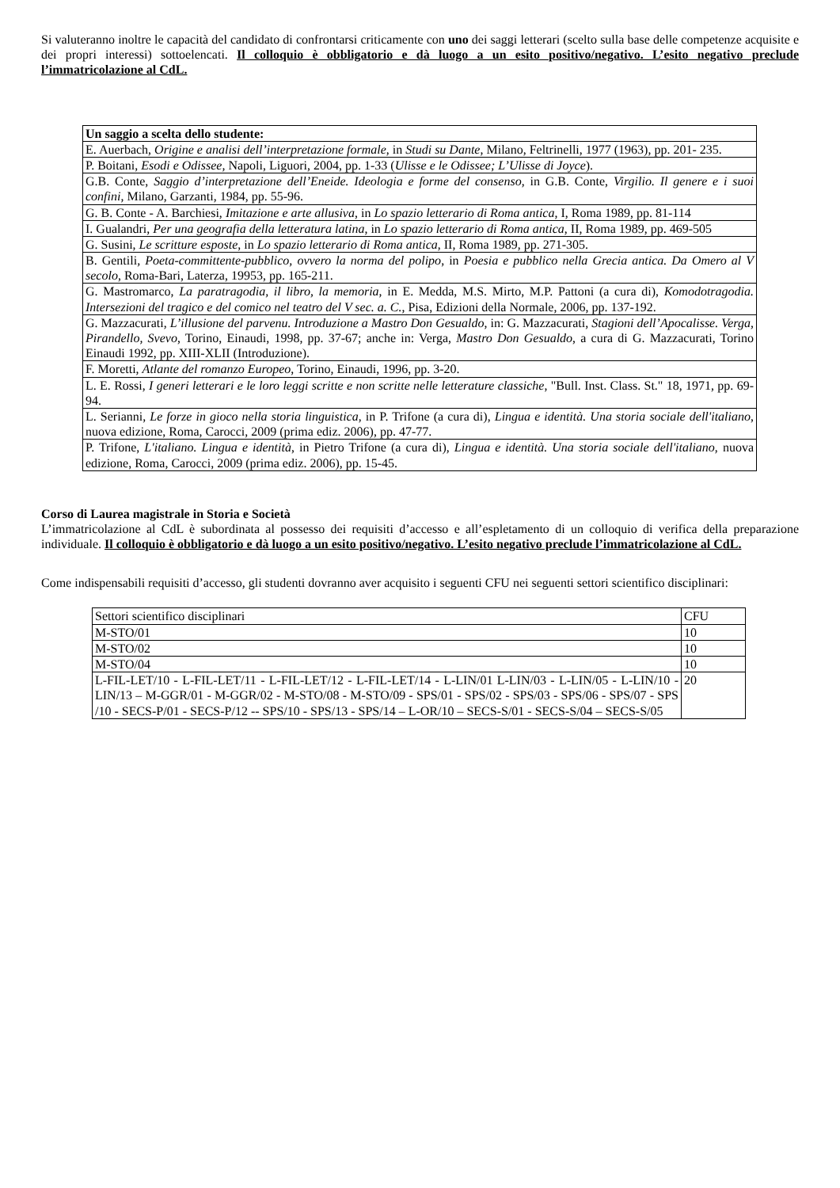Si valuteranno inoltre le capacità del candidato di confrontarsi criticamente con uno dei saggi letterari (scelto sulla base delle competenze acquisite e dei propri interessi) sottoelencati. Il colloquio è obbligatorio e dà luogo a un esito positivo/negativo. L’esito negativo preclude l’immatricolazione al CdL.
| Un saggio a scelta dello studente: |
| E. Auerbach, Origine e analisi dell’interpretazione formale , in Studi su Dante , Milano, Feltrinelli, 1977 (1963), pp. 201- 235. |
| P. Boitani, Esodi e Odissee, Napoli, Liguori, 2004, pp. 1-33 ( Ulisse e le Odissee; L’Ulisse di Joyce ). |
| G.B. Conte, Saggio d’interpretazione dell’Eneide. Ideologia e forme del consenso , in G.B. Conte, Virgilio. Il genere e i suoi confini , Milano, Garzanti, 1984, pp. 55-96. |
| G. B. Conte - A. Barchiesi, Imitazione e arte allusiva , in Lo spazio letterario di Roma antica , I, Roma 1989, pp. 81-114 |
| I. Gualandri, Per una geografia della letteratura latina , in Lo spazio letterario di Roma antica , II, Roma 1989, pp. 469-505 |
| G. Susini, Le scritture esposte , in Lo spazio letterario di Roma antica , II, Roma 1989, pp. 271-305. |
| B. Gentili , Poeta-committente-pubblico, ovvero la norma del polipo , in Poesia e pubblico nella Grecia antica. Da Omero al V secolo , Roma-Bari, Laterza, 19953, pp. 165-211. |
| G. Mastromarco, La paratragodia, il libro, la memoria , in E. Medda, M.S. Mirto, M.P. Pattoni (a cura di), Komodotragodia. Intersezioni del tragico e del comico nel teatro del V sec. a. C. , Pisa, Edizioni della Normale, 2006, pp. 137-192. |
| G. Mazzacurati, L’illusione del parvenu. Introduzione a Mastro Don Gesualdo , in: G. Mazzacurati, Stagioni dell’Apocalisse. Verga, Pirandello, Svevo , Torino, Einaudi, 1998, pp. 37-67; anche in: Verga, Mastro Don Gesualdo , a cura di G. Mazzacurati, Torino Einaudi 1992, pp. XIII-XLII (Introduzione). |
| F. Moretti, Atlante del romanzo Europeo , Torino, Einaudi, 1996, pp. 3-20. |
| L. E. Rossi, I generi letterari e le loro leggi scritte e non scritte nelle letterature classiche , "Bull. Inst. Class. St." 18, 1971, pp. 69-94. |
| L. Serianni, Le forze in gioco nella storia linguistica , in P. Trifone (a cura di), Lingua e identità. Una storia sociale dell'italiano , nuova edizione, Roma, Carocci, 2009 (prima ediz. 2006), pp. 47-77. |
| P. Trifone, L'italiano. Lingua e identità , in Pietro Trifone (a cura di), Lingua e identità. Una storia sociale dell'italiano , nuova edizione, Roma, Carocci, 2009 (prima ediz. 2006), pp. 15-45. |
Corso di Laurea magistrale in Storia e Società
L’immatricolazione al CdL è subordinata al possesso dei requisiti d’accesso e all’espletamento di un colloquio di verifica della preparazione individuale. Il colloquio è obbligatorio e dà luogo a un esito positivo/negativo. L’esito negativo preclude l’immatricolazione al CdL.
Come indispensabili requisiti d’accesso, gli studenti dovranno aver acquisito i seguenti CFU nei seguenti settori scientifico disciplinari:
| Settori scientifico disciplinari | CFU |
| M-STO/01 | 10 |
| M-STO/02 | 10 |
| M-STO/04 | 10 |
| L-FIL-LET/10 - L-FIL-LET/11 - L-FIL-LET/12 - L-FIL-LET/14 - L-LIN/01 L-LIN/03 - L-LIN/05 - L-LIN/10 - LIN/13 – M-GGR/01 - M-GGR/02 - M-STO/08 - M-STO/09 - SPS/01 - SPS/02 - SPS/03 - SPS/06 - SPS/07 - SPS /10 - SECS-P/01 - SECS-P/12 -- SPS/10 - SPS/13 - SPS/14 – L-OR/10 – SECS-S/01 - SECS-S/04 – SECS-S/05 | 20 |